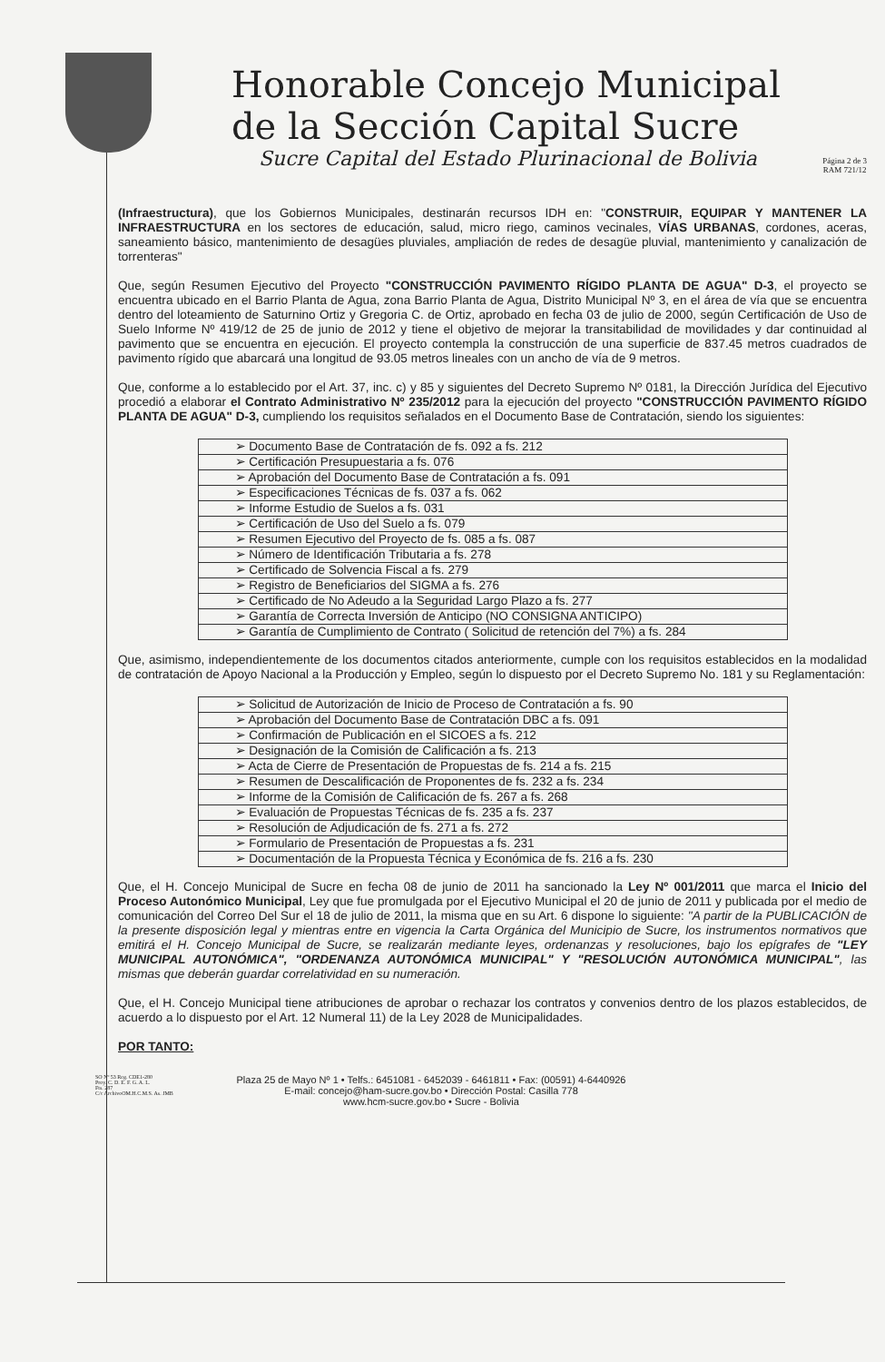Honorable Concejo Municipal
de la Sección Capital Sucre
Sucre Capital del Estado Plurinacional de Bolivia
Página 2 de 3
RAM 721/12
(Infraestructura), que los Gobiernos Municipales, destinarán recursos IDH en: "CONSTRUIR, EQUIPAR Y MANTENER LA INFRAESTRUCTURA en los sectores de educación, salud, micro riego, caminos vecinales, VÍAS URBANAS, cordones, aceras, saneamiento básico, mantenimiento de desagües pluviales, ampliación de redes de desagüe pluvial, mantenimiento y canalización de torrenteras"
Que, según Resumen Ejecutivo del Proyecto "CONSTRUCCIÓN PAVIMENTO RÍGIDO PLANTA DE AGUA" D-3, el proyecto se encuentra ubicado en el Barrio Planta de Agua, zona Barrio Planta de Agua, Distrito Municipal Nº 3, en el área de vía que se encuentra dentro del loteamiento de Saturnino Ortiz y Gregoria C. de Ortiz, aprobado en fecha 03 de julio de 2000, según Certificación de Uso de Suelo Informe Nº 419/12 de 25 de junio de 2012 y tiene el objetivo de mejorar la transitabilidad de movilidades y dar continuidad al pavimento que se encuentra en ejecución. El proyecto contempla la construcción de una superficie de 837.45 metros cuadrados de pavimento rígido que abarcará una longitud de 93.05 metros lineales con un ancho de vía de 9 metros.
Que, conforme a lo establecido por el Art. 37, inc. c) y 85 y siguientes del Decreto Supremo Nº 0181, la Dirección Jurídica del Ejecutivo procedió a elaborar el Contrato Administrativo Nº 235/2012 para la ejecución del proyecto "CONSTRUCCIÓN PAVIMENTO RÍGIDO PLANTA DE AGUA" D-3, cumpliendo los requisitos señalados en el Documento Base de Contratación, siendo los siguientes:
| ➢ Documento Base de Contratación de fs. 092 a fs. 212 |
| ➢ Certificación Presupuestaria a fs. 076 |
| ➢ Aprobación del Documento Base de Contratación a fs. 091 |
| ➢ Especificaciones Técnicas de fs. 037 a fs. 062 |
| ➢ Informe Estudio de Suelos a fs. 031 |
| ➢ Certificación de Uso del Suelo a fs. 079 |
| ➢ Resumen Ejecutivo del Proyecto de fs. 085 a fs. 087 |
| ➢ Número de Identificación Tributaria a fs. 278 |
| ➢ Certificado de Solvencia Fiscal a fs. 279 |
| ➢ Registro de Beneficiarios del SIGMA a fs. 276 |
| ➢ Certificado de No Adeudo a la Seguridad Largo Plazo a fs. 277 |
| ➢ Garantía de Correcta Inversión de Anticipo (NO CONSIGNA ANTICIPO) |
| ➢ Garantía de Cumplimiento de Contrato ( Solicitud de retención del 7%) a fs. 284 |
Que, asimismo, independientemente de los documentos citados anteriormente, cumple con los requisitos establecidos en la modalidad de contratación de Apoyo Nacional a la Producción y Empleo, según lo dispuesto por el Decreto Supremo No. 181 y su Reglamentación:
| ➢ Solicitud de Autorización de Inicio de Proceso de Contratación a fs. 90 |
| ➢ Aprobación del Documento Base de Contratación DBC a fs. 091 |
| ➢ Confirmación de Publicación en el SICOES a fs. 212 |
| ➢ Designación de la Comisión de Calificación a fs. 213 |
| ➢ Acta de Cierre de Presentación de Propuestas de fs. 214 a fs. 215 |
| ➢ Resumen de Descalificación de Proponentes de fs. 232 a fs. 234 |
| ➢ Informe de la Comisión de Calificación de fs. 267 a fs. 268 |
| ➢ Evaluación de Propuestas Técnicas de fs. 235 a fs. 237 |
| ➢ Resolución de Adjudicación de fs. 271 a fs. 272 |
| ➢ Formulario de Presentación de Propuestas a fs. 231 |
| ➢ Documentación de la Propuesta Técnica y Económica de fs. 216 a fs. 230 |
Que, el H. Concejo Municipal de Sucre en fecha 08 de junio de 2011 ha sancionado la Ley Nº 001/2011 que marca el Inicio del Proceso Autonómico Municipal, Ley que fue promulgada por el Ejecutivo Municipal el 20 de junio de 2011 y publicada por el medio de comunicación del Correo Del Sur el 18 de julio de 2011, la misma que en su Art. 6 dispone lo siguiente: "A partir de la PUBLICACIÓN de la presente disposición legal y mientras entre en vigencia la Carta Orgánica del Municipio de Sucre, los instrumentos normativos que emitirá el H. Concejo Municipal de Sucre, se realizarán mediante leyes, ordenanzas y resoluciones, bajo los epígrafes de "LEY MUNICIPAL AUTONÓMICA", "ORDENANZA AUTONÓMICA MUNICIPAL" Y "RESOLUCIÓN AUTONÓMICA MUNICIPAL", las mismas que deberán guardar correlatividad en su numeración.
Que, el H. Concejo Municipal tiene atribuciones de aprobar o rechazar los contratos y convenios dentro de los plazos establecidos, de acuerdo a lo dispuesto por el Art. 12 Numeral 11) de la Ley 2028 de Municipalidades.
POR TANTO:
SO Nº 53 Reg. CDE1-280
Proy. C. D. E. F. G. A. L.
Fts. 287
C/c ArchivoOM.H.C.M.S. As. JMB
Plaza 25 de Mayo Nº 1 • Telfs.: 6451081 - 6452039 - 6461811 • Fax: (00591) 4-6440926
E-mail: concejo@ham-sucre.gov.bo • Dirección Postal: Casilla 778
www.hcm-sucre.gov.bo • Sucre - Bolivia